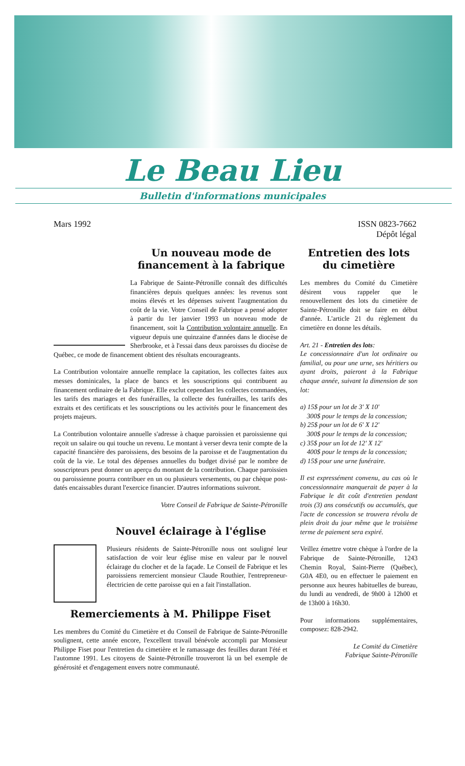Le Beau Lieu
Bulletin d'informations municipales
Mars 1992 ISSN 0823-7662
Dépôt légal
Un nouveau mode de
financement à la fabrique
La Fabrique de Sainte-Pétronille connaît des difficultés financières depuis quelques années: les revenus sont moins élevés et les dépenses suivent l'augmentation du coût de la vie. Votre Conseil de Fabrique a pensé adopter à partir du 1er janvier 1993 un nouveau mode de financement, soit la Contribution volontaire annuelle. En vigueur depuis une quinzaine d'années dans le diocèse de Sherbrooke, et à l'essai dans deux paroisses du diocèse de Québec, ce mode de financement obtient des résultats encourageants.
La Contribution volontaire annuelle remplace la capitation, les collectes faites aux messes dominicales, la place de bancs et les souscriptions qui contribuent au financement ordinaire de la Fabrique. Elle exclut cependant les collectes commandées, les tarifs des mariages et des funérailles, la collecte des funérailles, les tarifs des extraits et des certificats et les souscriptions ou les activités pour le financement des projets majeurs.
La Contribution volontaire annuelle s'adresse à chaque paroissien et paroissienne qui reçoit un salaire ou qui touche un revenu. Le montant à verser devra tenir compte de la capacité financière des paroissiens, des besoins de la paroisse et de l'augmentation du coût de la vie. Le total des dépenses annuelles du budget divisé par le nombre de souscripteurs peut donner un aperçu du montant de la contribution. Chaque paroissien ou paroissienne pourra contribuer en un ou plusieurs versements, ou par chèque post-datés encaissables durant l'exercice financier. D'autres informations suivront.
Votre Conseil de Fabrique de Sainte-Pétronille
Nouvel éclairage à l'église
Plusieurs résidents de Sainte-Pétronille nous ont souligné leur satisfaction de voir leur église mise en valeur par le nouvel éclairage du clocher et de la façade. Le Conseil de Fabrique et les paroissiens remercient monsieur Claude Routhier, l'entrepreneur-électricien de cette paroisse qui en a fait l'installation.
Remerciements à M. Philippe Fiset
Les membres du Comité du Cimetière et du Conseil de Fabrique de Sainte-Pétronille soulignent, cette année encore, l'excellent travail bénévole accompli par Monsieur Philippe Fiset pour l'entretien du cimetière et le ramassage des feuilles durant l'été et l'automne 1991. Les citoyens de Sainte-Pétronille trouveront là un bel exemple de générosité et d'engagement envers notre communauté.
Entretien des lots
du cimetière
Les membres du Comité du Cimetière désirent vous rappeler que le renouvellement des lots du cimetière de Sainte-Pétronille doit se faire en début d'année. L'article 21 du règlement du cimetière en donne les détails.
Art. 21 - Entretien des lots:
Le concessionnaire d'un lot ordinaire ou familial, ou pour une urne, ses héritiers ou ayant droits, paieront à la Fabrique chaque année, suivant la dimension de son lot:
a) 15$ pour un lot de 3' X 10'
300$ pour le temps de la concession;
b) 25$ pour un lot de 6' X 12'
300$ pour le temps de la concession;
c) 35$ pour un lot de 12' X 12'
400$ pour le temps de la concession;
d) 15$ pour une urne funéraire.
Il est expressément convenu, au cas où le concessionnaire manquerait de payer à la Fabrique le dit coût d'entretien pendant trois (3) ans consécutifs ou accumulés, que l'acte de concession se trouvera révolu de plein droit du jour même que le troisième terme de paiement sera expiré.
Veillez émettre votre chèque à l'ordre de la Fabrique de Sainte-Pétronille, 1243 Chemin Royal, Saint-Pierre (Québec), G0A 4E0, ou en effectuer le paiement en personne aux heures habituelles de bureau, du lundi au vendredi, de 9h00 à 12h00 et de 13h00 à 16h30.
Pour informations supplémentaires, composez: 828-2942.
Le Comité du Cimetière
Fabrique Sainte-Pétronille